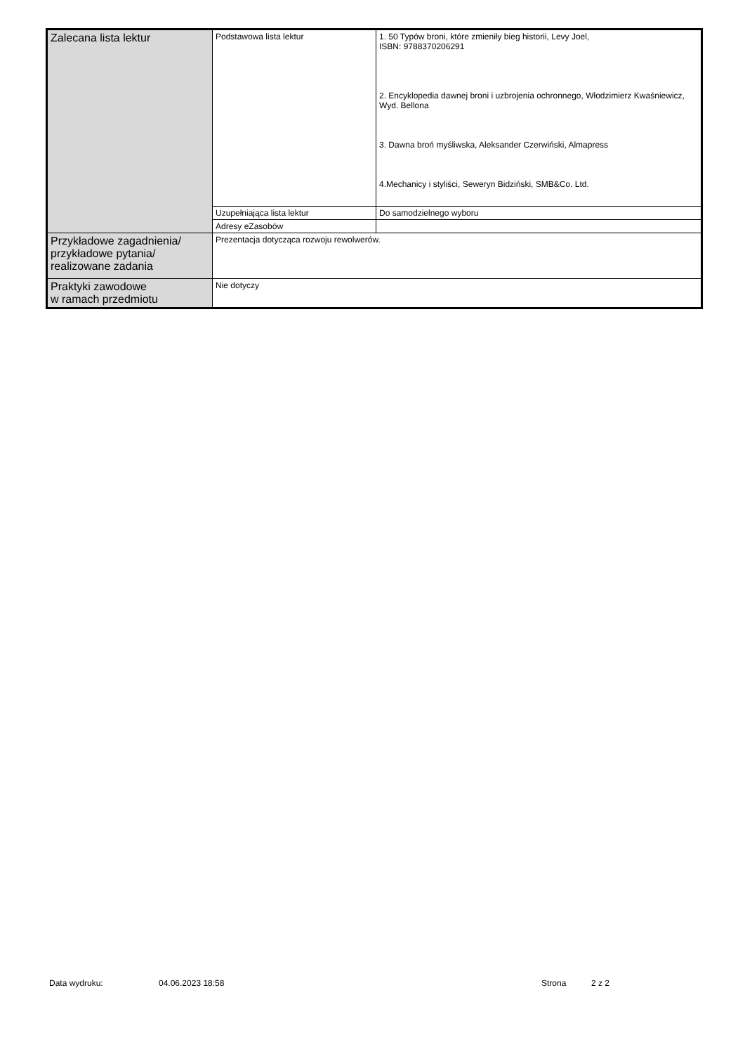| Zalecana lista lektur | Podstawowa lista lektur | 1. 50 Typów broni, które zmieniły bieg historii, Levy Joel, ISBN: 9788370206291 2. Encyklopedia dawnej broni i uzbrojenia ochronnego, Włodzimierz Kwaśniewicz, Wyd. Bellona 3. Dawna broń myśliwska, Aleksander Czerwiński, Almapress 4.Mechanicy i styliści, Seweryn Bidziński, SMB&Co. Ltd. |
| | Uzupełniająca lista lektur | Do samodzielnego wyboru |
| | Adresy eZasobów | |
| Przykładowe zagadnienia/ przykładowe pytania/ realizowane zadania | Prezentacja dotycząca rozwoju rewolwerów. | |
| Praktyki zawodowe w ramach przedmiotu | Nie dotyczy | |
Data wydruku: 04.06.2023 18:58 Strona 2 z 2